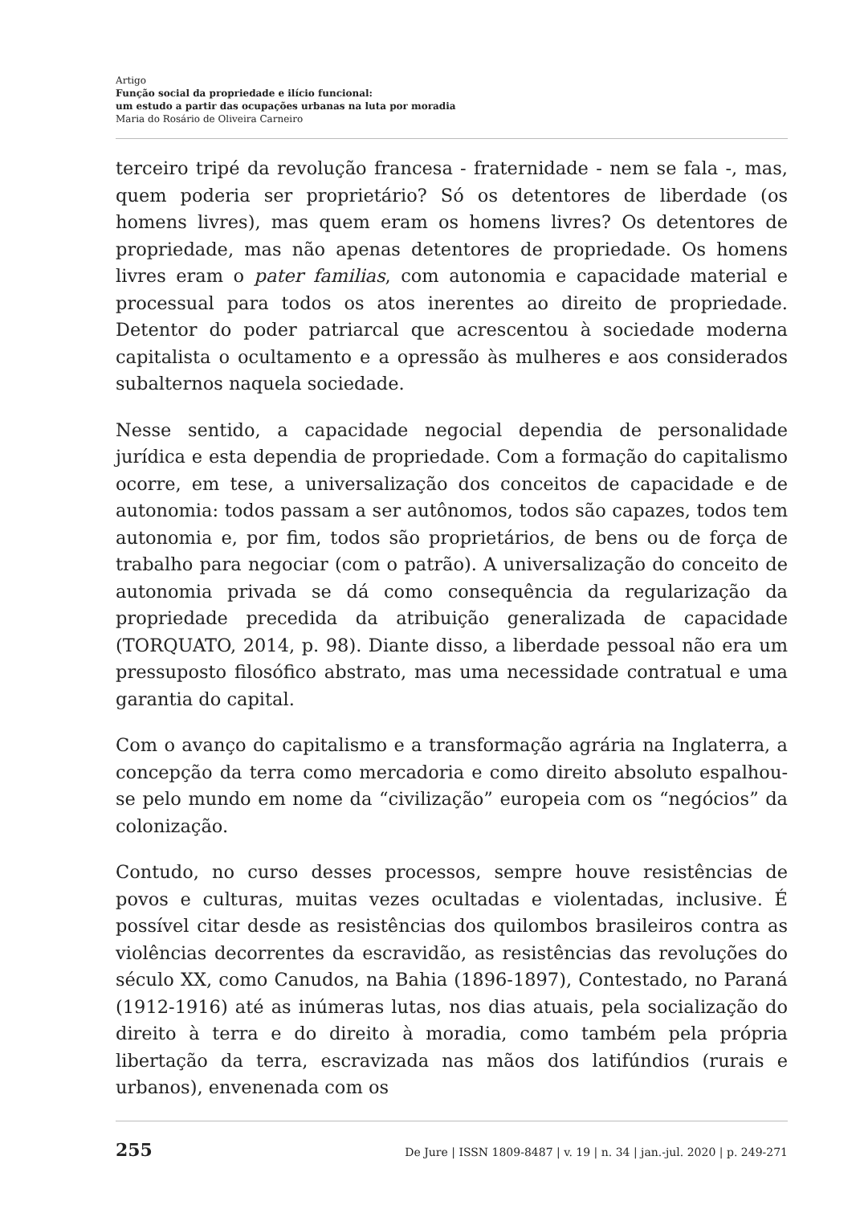Artigo
Função social da propriedade e ilício funcional:
um estudo a partir das ocupações urbanas na luta por moradia
Maria do Rosário de Oliveira Carneiro
terceiro tripé da revolução francesa - fraternidade - nem se fala -, mas, quem poderia ser proprietário? Só os detentores de liberdade (os homens livres), mas quem eram os homens livres? Os detentores de propriedade, mas não apenas detentores de propriedade. Os homens livres eram o pater familias, com autonomia e capacidade material e processual para todos os atos inerentes ao direito de propriedade. Detentor do poder patriarcal que acrescentou à sociedade moderna capitalista o ocultamento e a opressão às mulheres e aos considerados subalternos naquela sociedade.
Nesse sentido, a capacidade negocial dependia de personalidade jurídica e esta dependia de propriedade. Com a formação do capitalismo ocorre, em tese, a universalização dos conceitos de capacidade e de autonomia: todos passam a ser autônomos, todos são capazes, todos tem autonomia e, por fim, todos são proprietários, de bens ou de força de trabalho para negociar (com o patrão). A universalização do conceito de autonomia privada se dá como consequência da regularização da propriedade precedida da atribuição generalizada de capacidade (TORQUATO, 2014, p. 98). Diante disso, a liberdade pessoal não era um pressuposto filosófico abstrato, mas uma necessidade contratual e uma garantia do capital.
Com o avanço do capitalismo e a transformação agrária na Inglaterra, a concepção da terra como mercadoria e como direito absoluto espalhou-se pelo mundo em nome da “civilização” europeia com os “negócios” da colonização.
Contudo, no curso desses processos, sempre houve resistências de povos e culturas, muitas vezes ocultadas e violentadas, inclusive. É possível citar desde as resistências dos quilombos brasileiros contra as violências decorrentes da escravidão, as resistências das revoluções do século XX, como Canudos, na Bahia (1896-1897), Contestado, no Paraná (1912-1916) até as inúmeras lutas, nos dias atuais, pela socialização do direito à terra e do direito à moradia, como também pela própria libertação da terra, escravizada nas mãos dos latifúndios (rurais e urbanos), envenenada com os
255 De Jure | ISSN 1809-8487 | v. 19 | n. 34 | jan.-jul. 2020 | p. 249-271